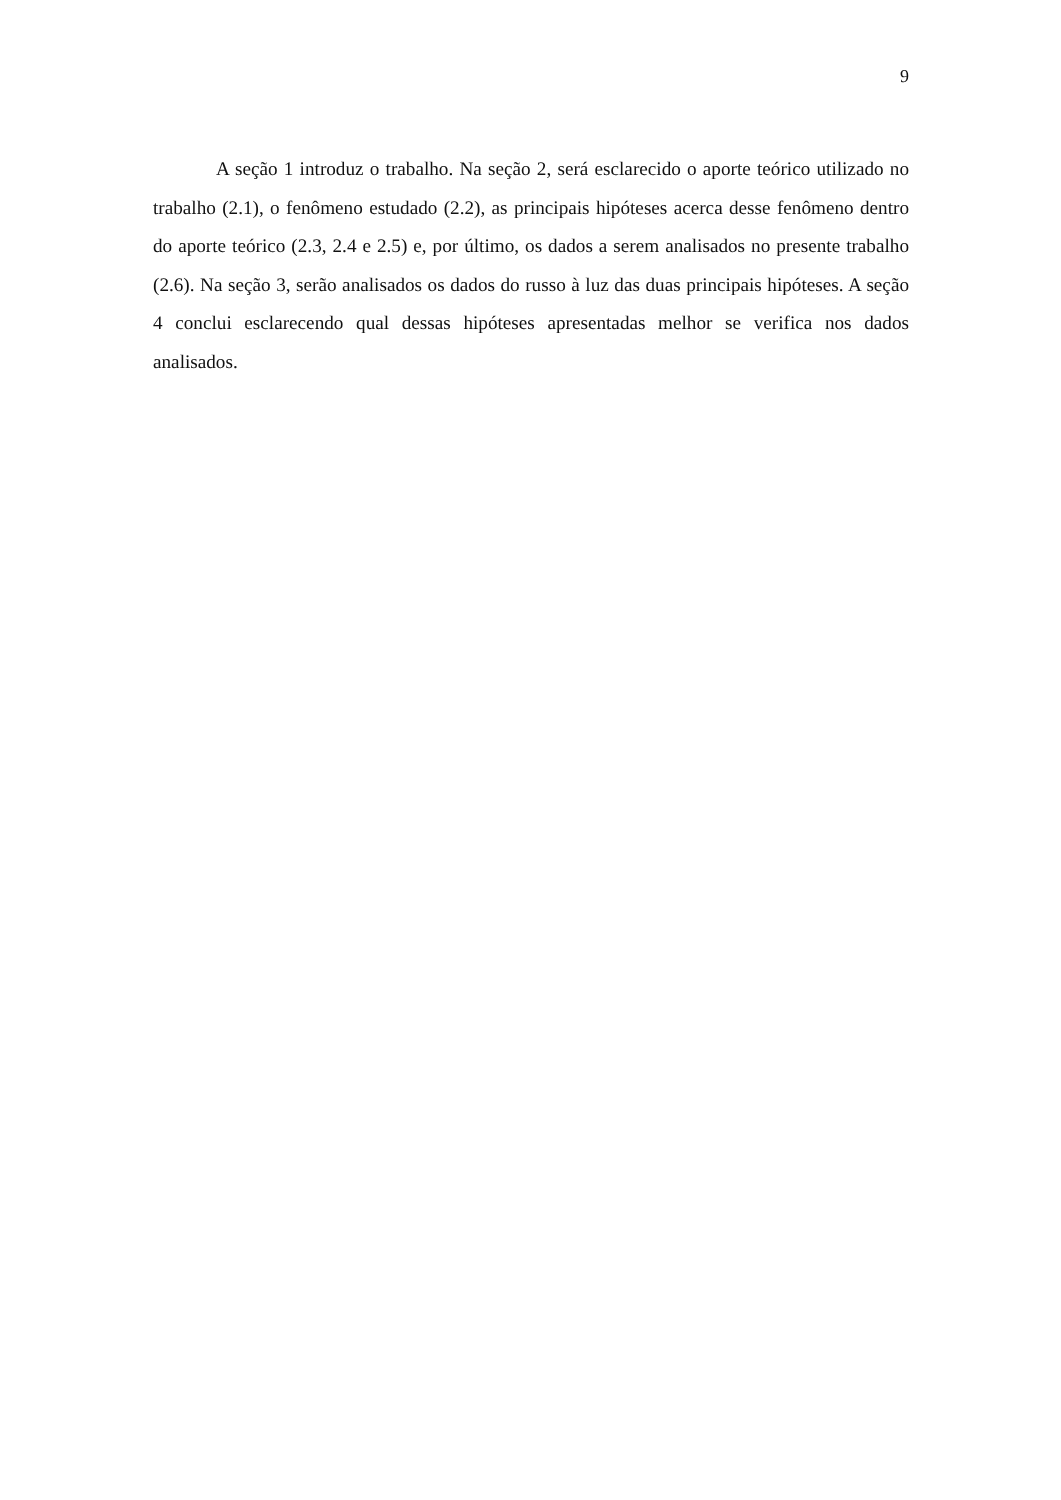9
A seção 1 introduz o trabalho. Na seção 2, será esclarecido o aporte teórico utilizado no trabalho (2.1), o fenômeno estudado (2.2), as principais hipóteses acerca desse fenômeno dentro do aporte teórico (2.3, 2.4 e 2.5) e, por último, os dados a serem analisados no presente trabalho (2.6). Na seção 3, serão analisados os dados do russo à luz das duas principais hipóteses. A seção 4 conclui esclarecendo qual dessas hipóteses apresentadas melhor se verifica nos dados analisados.